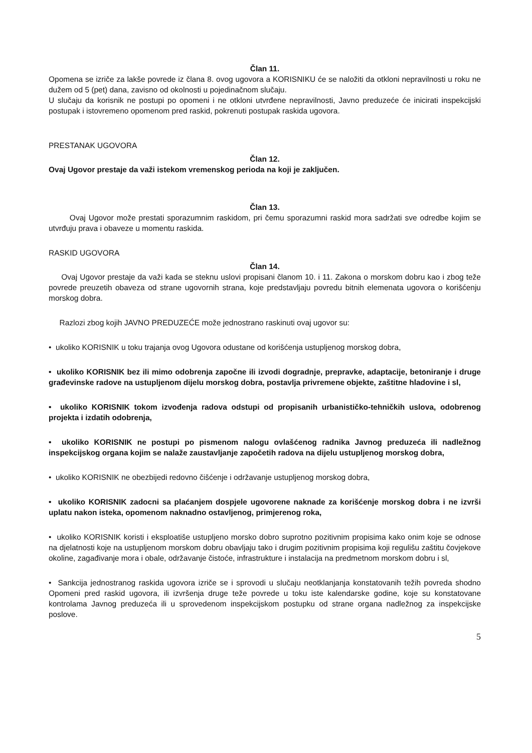Član 11.
Opomena se izriče za lakše povrede iz člana 8. ovog ugovora a KORISNIKU će se naložiti da otkloni nepravilnosti u roku ne dužem od 5 (pet) dana, zavisno od okolnosti u pojedinačnom slučaju.
U slučaju da korisnik ne postupi po opomeni i ne otkloni utvrđene nepravilnosti, Javno preduzeće će inicirati inspekcijski postupak i istovremeno opomenom pred raskid, pokrenuti postupak raskida ugovora.
PRESTANAK UGOVORA
Član 12.
Ovaj Ugovor prestaje da važi istekom vremenskog perioda na koji je zaključen.
Član 13.
Ovaj Ugovor može prestati sporazumnim raskidom, pri čemu sporazumni raskid mora sadržati sve odredbe kojim se utvrđuju prava i obaveze u momentu raskida.
RASKID UGOVORA
Član 14.
Ovaj Ugovor prestaje da važi kada se steknu uslovi propisani članom 10. i 11. Zakona o morskom dobru kao i zbog teže povrede preuzetih obaveza od strane ugovornih strana, koje predstavljaju povredu bitnih elemenata ugovora o korišćenju morskog dobra.
Razlozi zbog kojih JAVNO PREDUZEĆE može jednostrano raskinuti ovaj ugovor su:
• ukoliko KORISNIK u toku trajanja ovog Ugovora odustane od korišćenja ustupljenog morskog dobra,
• ukoliko KORISNIK bez ili mimo odobrenja započne ili izvodi dogradnje, prepravke, adaptacije, betoniranje i druge građevinske radove na ustupljenom dijelu morskog dobra, postavlja privremene objekte, zaštitne hladovine i sl,
• ukoliko KORISNIK tokom izvođenja radova odstupi od propisanih urbanističko-tehničkih uslova, odobrenog projekta i izdatih odobrenja,
• ukoliko KORISNIK ne postupi po pismenom nalogu ovlašćenog radnika Javnog preduzeća ili nadležnog inspekcijskog organa kojim se nalaže zaustavljanje započetih radova na dijelu ustupljenog morskog dobra,
• ukoliko KORISNIK ne obezbijedi redovno čišćenje i održavanje ustupljenog morskog dobra,
• ukoliko KORISNIK zadocni sa plaćanjem dospjele ugovorene naknade za korišćenje morskog dobra i ne izvrši uplatu nakon isteka, opomenom naknadno ostavljenog, primjerenog roka,
• ukoliko KORISNIK koristi i eksploatiše ustupljeno morsko dobro suprotno pozitivnim propisima kako onim koje se odnose na djelatnosti koje na ustupljenom morskom dobru obavljaju tako i drugim pozitivnim propisima koji regulišu zaštitu čovjekove okoline, zagađivanje mora i obale, održavanje čistoće, infrastrukture i instalacija na predmetnom morskom dobru i sl,
• Sankcija jednostranog raskida ugovora izriče se i sprovodi u slučaju neotklanjanja konstatovanih težih povreda shodno Opomeni pred raskid ugovora, ili izvršenja druge teže povrede u toku iste kalendarske godine, koje su konstatovane kontrolama Javnog preduzeća ili u sprovedenom inspekcijskom postupku od strane organa nadležnog za inspekcijske poslove.
5